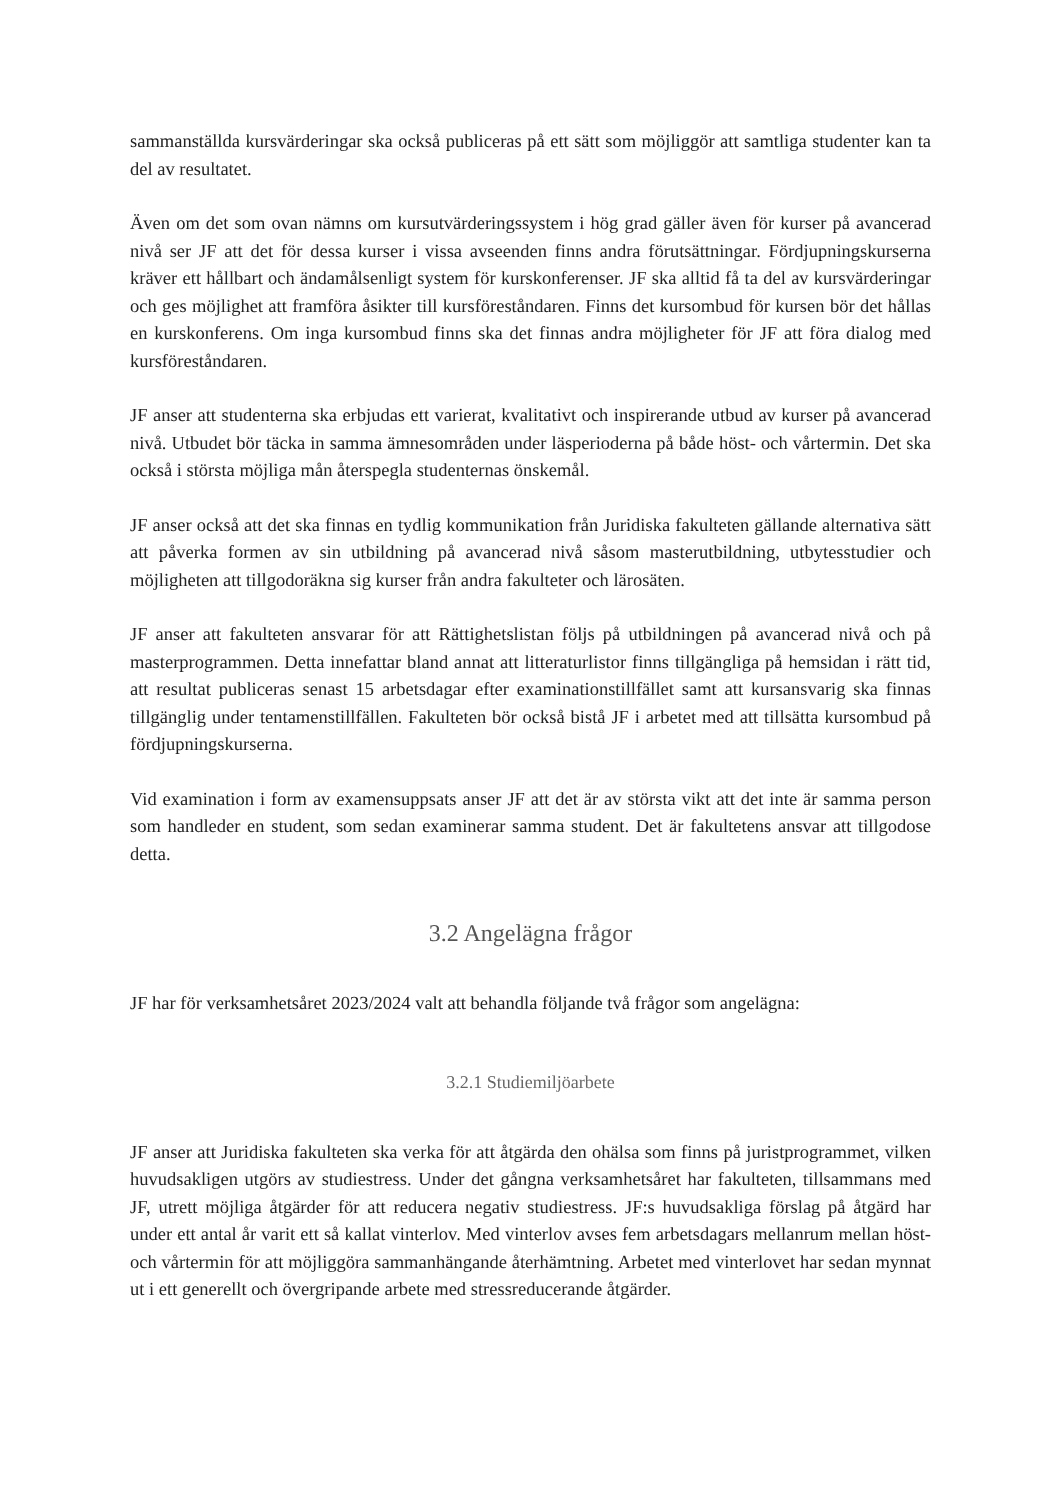sammanställda kursvärderingar ska också publiceras på ett sätt som möjliggör att samtliga studenter kan ta del av resultatet.
Även om det som ovan nämns om kursutvärderingssystem i hög grad gäller även för kurser på avancerad nivå ser JF att det för dessa kurser i vissa avseenden finns andra förutsättningar. Fördjupningskurserna kräver ett hållbart och ändamålsenligt system för kurskonferenser. JF ska alltid få ta del av kursvärderingar och ges möjlighet att framföra åsikter till kursföreståndaren. Finns det kursombud för kursen bör det hållas en kurskonferens. Om inga kursombud finns ska det finnas andra möjligheter för JF att föra dialog med kursföreståndaren.
JF anser att studenterna ska erbjudas ett varierat, kvalitativt och inspirerande utbud av kurser på avancerad nivå. Utbudet bör täcka in samma ämnesområden under läsperioderna på både höst- och vårtermin. Det ska också i största möjliga mån återspegla studenternas önskemål.
JF anser också att det ska finnas en tydlig kommunikation från Juridiska fakulteten gällande alternativa sätt att påverka formen av sin utbildning på avancerad nivå såsom masterutbildning, utbytesstudier och möjligheten att tillgodoräkna sig kurser från andra fakulteter och lärosäten.
JF anser att fakulteten ansvarar för att Rättighetslistan följs på utbildningen på avancerad nivå och på masterprogrammen. Detta innefattar bland annat att litteraturlistor finns tillgängliga på hemsidan i rätt tid, att resultat publiceras senast 15 arbetsdagar efter examinationstillfället samt att kursansvarig ska finnas tillgänglig under tentamenstillfällen. Fakulteten bör också bistå JF i arbetet med att tillsätta kursombud på fördjupningskurserna.
Vid examination i form av examensuppsats anser JF att det är av största vikt att det inte är samma person som handleder en student, som sedan examinerar samma student. Det är fakultetens ansvar att tillgodose detta.
3.2 Angelägna frågor
JF har för verksamhetsåret 2023/2024 valt att behandla följande två frågor som angelägna:
3.2.1 Studiemiljöarbete
JF anser att Juridiska fakulteten ska verka för att åtgärda den ohälsa som finns på juristprogrammet, vilken huvudsakligen utgörs av studiestress. Under det gångna verksamhetsåret har fakulteten, tillsammans med JF, utrett möjliga åtgärder för att reducera negativ studiestress. JF:s huvudsakliga förslag på åtgärd har under ett antal år varit ett så kallat vinterlov. Med vinterlov avses fem arbetsdagars mellanrum mellan höst- och vårtermin för att möjliggöra sammanhängande återhämtning. Arbetet med vinterlovet har sedan mynnat ut i ett generellt och övergripande arbete med stressreducerande åtgärder.